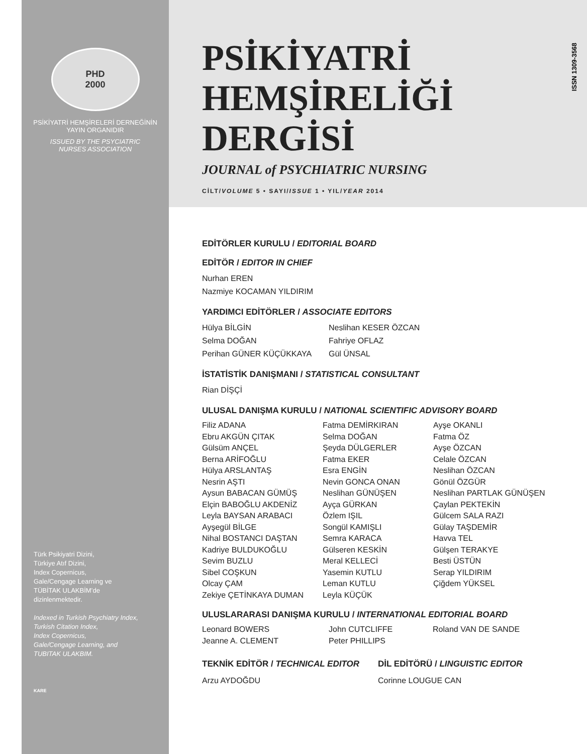ISSN 1309-3568
PHD
2000
PSİKİYATRİ HEMŞİRELERİ DERNEĞİNİN
YAYIN ORGANIDIR
ISSUED BY THE PSYCIATRIC
NURSES ASSOCIATION
Türk Psikiyatri Dizini,
Türkiye Atıf Dizini,
Index Copernicus,
Gale/Cengage Learning ve
TÜBİTAK ULAKBİM’de
dizinlenmektedir.
Indexed in Turkish Psychiatry Index,
Turkish Citation Index,
Index Copernicus,
Gale/Cengage Learning, and
TUBITAK ULAKBIM.
KARE
PSİKİYATRİ
HEMŞİRELİĞİ
DERGİSİ
JOURNAL of PSYCHIATRIC NURSING
CİLT/VOLUME 5 • SAYI/ISSUE 1 • YIL/YEAR 2014
EDİTÖRLER KURULU / EDITORIAL BOARD
EDİTÖR / EDITOR IN CHIEF
Nurhan EREN
Nazmiye KOCAMAN YILDIRIM
YARDIMCI EDİTÖRLER / ASSOCIATE EDITORS
Hülya BİLGİN
Selma DOĞAN
Perihan GÜNER KÜÇÜKKAYA
Neslihan KESER ÖZCAN
Fahriye OFLAZ
Gül ÜNSAL
İSTATİSTİK DANIŞMANI / STATISTICAL CONSULTANT
Rian DİŞÇİ
ULUSAL DANIŞMA KURULU / NATIONAL SCIENTIFIC ADVISORY BOARD
Filiz ADANA
Ebru AKGÜN ÇITAK
Gülsüm ANÇEL
Berna ARİFOĞLU
Hülya ARSLANTAŞ
Nesrin AŞTI
Aysun BABACAN GÜMÜŞ
Elçin BABOĞLU AKDENİZ
Leyla BAYSAN ARABACI
Ayşegül BİLGE
Nihal BOSTANCI DAŞTAN
Kadriye BULDUKOĞLU
Sevim BUZLU
Sibel COŞKUN
Olcay ÇAM
Zekiye ÇETİNKAYA DUMAN
Fatma DEMİRKIRAN
Selma DOĞAN
Şeyda DÜLGERLER
Fatma EKER
Esra ENGİN
Nevin GONCA ONAN
Neslihan GÜNÜŞEN
Ayça GÜRKAN
Özlem IŞIL
Songül KAMIŞLI
Semra KARACA
Gülseren KESKİN
Meral KELLECİ
Yasemin KUTLU
Leman KUTLU
Leyla KÜÇÜK
Ayşe OKANLI
Fatma ÖZ
Ayşe ÖZCAN
Celale ÖZCAN
Neslihan ÖZCAN
Gönül ÖZGÜR
Neslihan PARTLAK GÜNÜŞEN
Çaylan PEKTEKİN
Gülcem SALA RAZI
Gülay TAŞDEMİR
Havva TEL
Gülşen TERAKYE
Besti ÜSTÜN
Serap YILDIRIM
Çiğdem YÜKSEL
ULUSLARARASI DANIŞMA KURULU / INTERNATIONAL EDITORIAL BOARD
Leonard BOWERS
Jeanne A. CLEMENT
John CUTCLIFFE
Peter PHILLIPS
Roland VAN DE SANDE
TEKNİK EDİTÖR / TECHNICAL EDITOR
Arzu AYDOĞDU
DİL EDİTÖRÜ / LINGUISTIC EDITOR
Corinne LOUGUE CAN